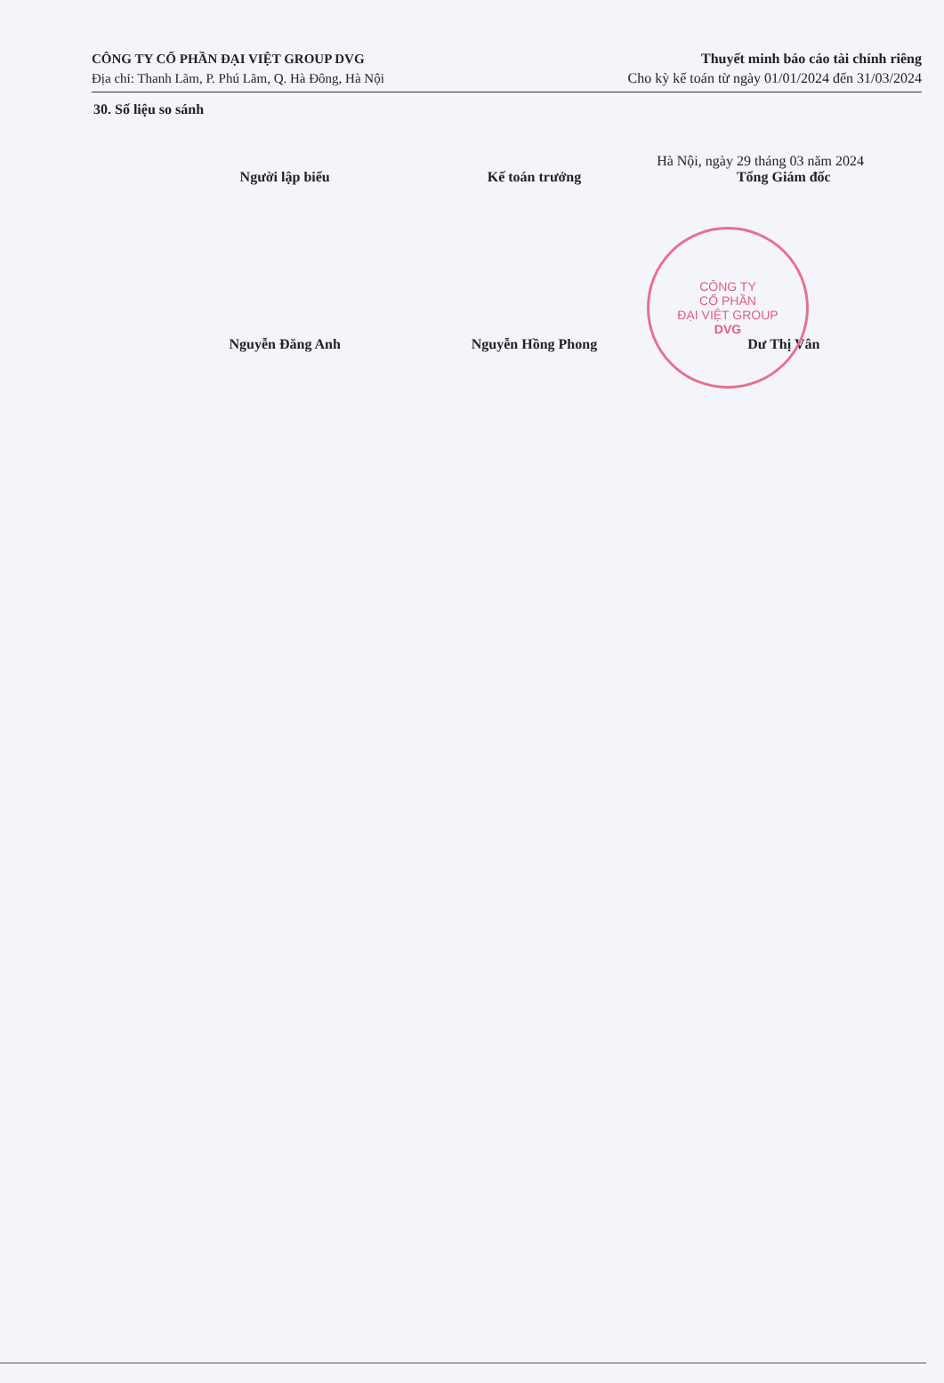CÔNG TY CỔ PHẦN ĐẠI VIỆT GROUP DVG
Địa chỉ: Thanh Lãm, P. Phú Lãm, Q. Hà Đông, Hà Nội
Thuyết minh báo cáo tài chính riêng
Cho kỳ kế toán từ ngày 01/01/2024 đến 31/03/2024
30. Số liệu so sánh
Hà Nội, ngày 29 tháng 03 năm 2024
Người lập biểu
Nguyễn Đăng Anh
Kế toán trưởng
Nguyễn Hồng Phong
Tổng Giám đốc
Dư Thị Vân
CÔNG TY
CỔ PHẦN
ĐẠI VIỆT GROUP
DVG